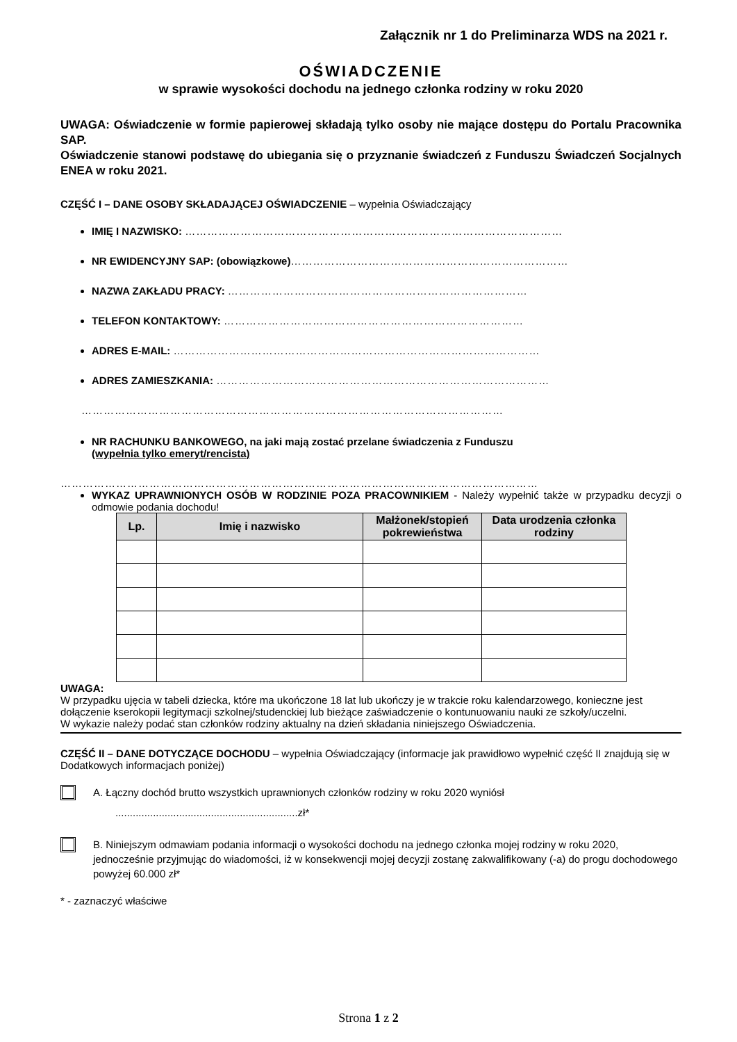Załącznik nr 1 do Preliminarza WDS na 2021 r.
OŚWIADCZENIE
w sprawie wysokości dochodu na jednego członka rodziny w roku 2020
UWAGA: Oświadczenie w formie papierowej składają tylko osoby nie mające dostępu do Portalu Pracownika SAP.
Oświadczenie stanowi podstawę do ubiegania się o przyznanie świadczeń z Funduszu Świadczeń Socjalnych ENEA w roku 2021.
CZĘŚĆ I – DANE OSOBY SKŁADAJĄCEJ OŚWIADCZENIE – wypełnia Oświadczający
IMIĘ I NAZWISKO: …………………………………………………………………………………………
NR EWIDENCYJNY SAP: (obowiązkowe)…………………………………………………………………
NAZWA ZAKŁADU PRACY: ………………………………………………………………………
TELEFON KONTAKTOWY: ………………………………………………………………………
ADRES E-MAIL: ………………………………………………………………………………………
ADRES ZAMIESZKANIA: ………………………………………………………………………………
……………………………………………………………………………………………………
NR RACHUNKU BANKOWEGO, na jaki mają zostać przelane świadczenia z Funduszu
(wypełnia tylko emeryt/rencista)
…………………………………………………………………………………………………………………
WYKAZ UPRAWNIONYCH OSÓB W RODZINIE POZA PRACOWNIKIEM - Należy wypełnić także w przypadku decyzji o odmowie podania dochodu!
| Lp. | Imię i nazwisko | Małżonek/stopień pokrewieństwa | Data urodzenia członka rodziny |
| --- | --- | --- | --- |
UWAGA:
W przypadku ujęcia w tabeli dziecka, które ma ukończone 18 lat lub ukończy je w trakcie roku kalendarzowego, konieczne jest dołączenie kserokopii legitymacji szkolnej/studenckiej lub bieżące zaświadczenie o kontunuowaniu nauki ze szkoły/uczelni.
W wykazie należy podać stan członków rodziny aktualny na dzień składania niniejszego Oświadczenia.
CZĘŚĆ II – DANE DOTYCZĄCE DOCHODU – wypełnia Oświadczający (informacje jak prawidłowo wypełnić część II znajdują się w Dodatkowych informacjach poniżej)
A. Łączny dochód brutto wszystkich uprawnionych członków rodziny w roku 2020 wyniósł
...............................................................zł*
B. Niniejszym odmawiam podania informacji o wysokości dochodu na jednego członka mojej rodziny w roku 2020, jednocześnie przyjmując do wiadomości, iż w konsekwencji mojej decyzji zostanę zakwalifikowany (-a) do progu dochodowego powyżej 60.000 zł*
* - zaznaczyć właściwe
Strona 1 z 2